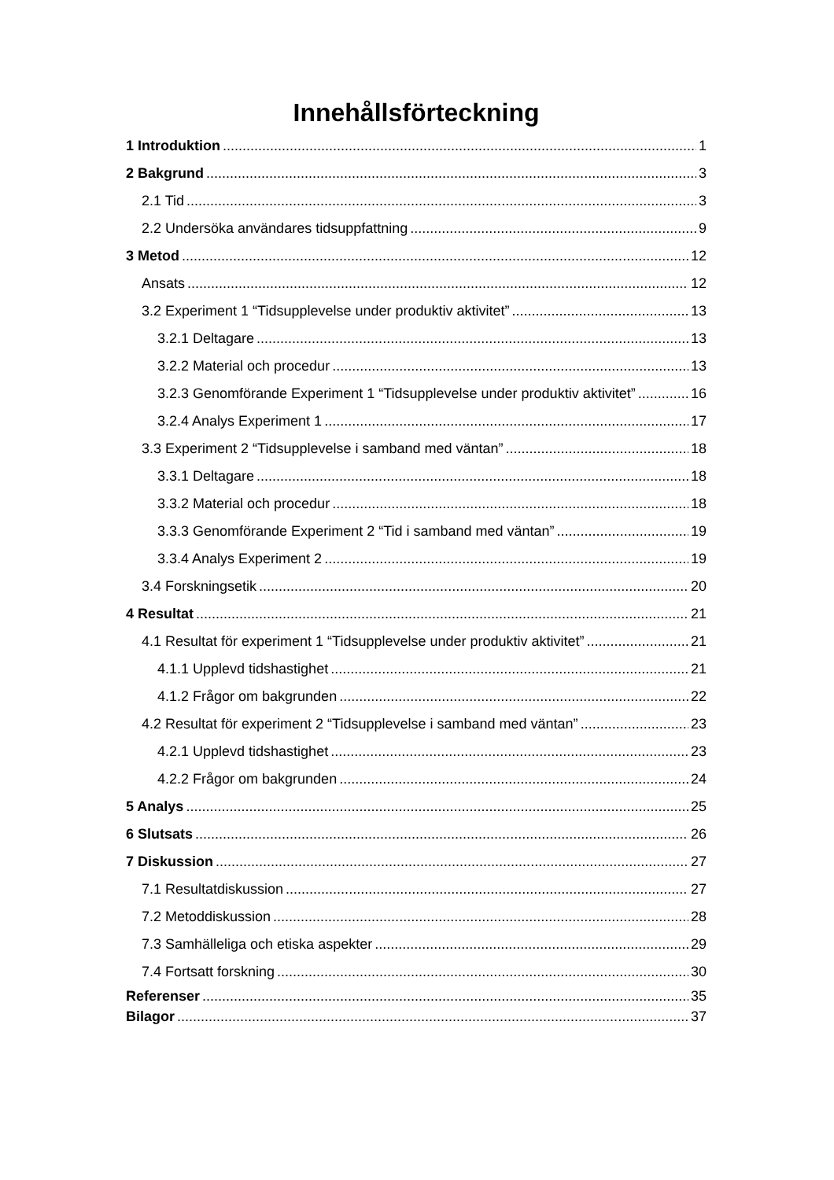Innehållsförteckning
1 Introduktion 1
2 Bakgrund 3
2.1 Tid 3
2.2 Undersöka användares tidsuppfattning 9
3 Metod 12
Ansats 12
3.2 Experiment 1 “Tidsupplevelse under produktiv aktivitet” 13
3.2.1 Deltagare 13
3.2.2 Material och procedur 13
3.2.3 Genomförande Experiment 1 “Tidsupplevelse under produktiv aktivitet” 16
3.2.4 Analys Experiment 1 17
3.3 Experiment 2 “Tidsupplevelse i samband med väntan” 18
3.3.1 Deltagare 18
3.3.2 Material och procedur 18
3.3.3 Genomförande Experiment 2 “Tid i samband med väntan” 19
3.3.4 Analys Experiment 2 19
3.4 Forskningsetik 20
4 Resultat 21
4.1 Resultat för experiment 1 “Tidsupplevelse under produktiv aktivitet” 21
4.1.1 Upplevd tidshastighet 21
4.1.2 Frågor om bakgrunden 22
4.2 Resultat för experiment 2 “Tidsupplevelse i samband med väntan” 23
4.2.1 Upplevd tidshastighet 23
4.2.2 Frågor om bakgrunden 24
5 Analys 25
6 Slutsats 26
7 Diskussion 27
7.1 Resultatdiskussion 27
7.2 Metoddiskussion 28
7.3 Samhälleliga och etiska aspekter 29
7.4 Fortsatt forskning 30
Referenser 35
Bilagor 37